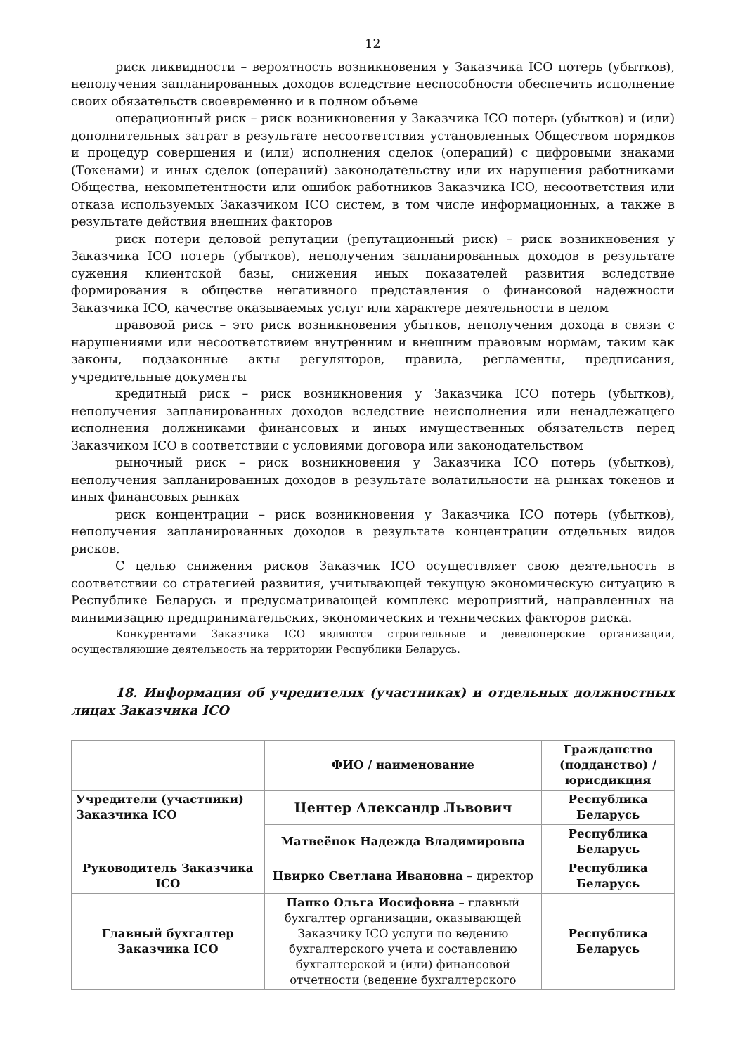12
риск ликвидности – вероятность возникновения у Заказчика ICO потерь (убытков), неполучения запланированных доходов вследствие неспособности обеспечить исполнение своих обязательств своевременно и в полном объеме
операционный риск – риск возникновения у Заказчика ICO потерь (убытков) и (или) дополнительных затрат в результате несоответствия установленных Обществом порядков и процедур совершения и (или) исполнения сделок (операций) с цифровыми знаками (Токенами) и иных сделок (операций) законодательству или их нарушения работниками Общества, некомпетентности или ошибок работников Заказчика ICO, несоответствия или отказа используемых Заказчиком ICO систем, в том числе информационных, а также в результате действия внешних факторов
риск потери деловой репутации (репутационный риск) – риск возникновения у Заказчика ICO потерь (убытков), неполучения запланированных доходов в результате сужения клиентской базы, снижения иных показателей развития вследствие формирования в обществе негативного представления о финансовой надежности Заказчика ICO, качестве оказываемых услуг или характере деятельности в целом
правовой риск – это риск возникновения убытков, неполучения дохода в связи с нарушениями или несоответствием внутренним и внешним правовым нормам, таким как законы, подзаконные акты регуляторов, правила, регламенты, предписания, учредительные документы
кредитный риск – риск возникновения у Заказчика ICO потерь (убытков), неполучения запланированных доходов вследствие неисполнения или ненадлежащего исполнения должниками финансовых и иных имущественных обязательств перед Заказчиком ICO в соответствии с условиями договора или законодательством
рыночный риск – риск возникновения у Заказчика ICO потерь (убытков), неполучения запланированных доходов в результате волатильности на рынках токенов и иных финансовых рынках
риск концентрации – риск возникновения у Заказчика ICO потерь (убытков), неполучения запланированных доходов в результате концентрации отдельных видов рисков.
С целью снижения рисков Заказчик ICO осуществляет свою деятельность в соответствии со стратегией развития, учитывающей текущую экономическую ситуацию в Республике Беларусь и предусматривающей комплекс мероприятий, направленных на минимизацию предпринимательских, экономических и технических факторов риска.
Конкурентами Заказчика ICO являются строительные и девелоперские организации, осуществляющие деятельность на территории Республики Беларусь.
18. Информация об учредителях (участниках) и отдельных должностных лицах Заказчика ICO
| | ФИО / наименование | Гражданство (подданство) / юрисдикция |
| --- | --- | --- |
| Учредители (участники) Заказчика ICO | Центер Александр Львович | Республика Беларусь |
| | Матвеёнок Надежда Владимировна | Республика Беларусь |
| Руководитель Заказчика ICO | Цвирко Светлана Ивановна – директор | Республика Беларусь |
| Главный бухгалтер Заказчика ICO | Папко Ольга Иосифовна – главный бухгалтер организации, оказывающей Заказчику ICO услуги по ведению бухгалтерского учета и составлению бухгалтерской и (или) финансовой отчетности (ведение бухгалтерского | Республика Беларусь |